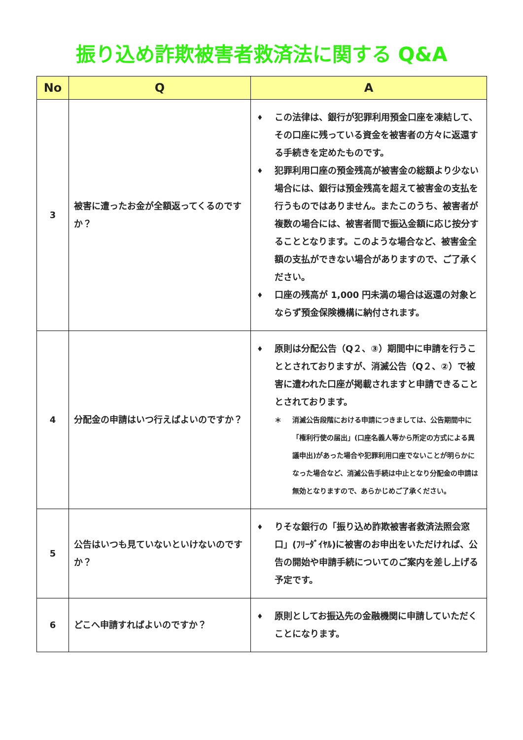振り込め詐欺被害者救済法に関する Q&A
| No | Q | A |
| --- | --- | --- |
| 3 | 被害に遭ったお金が全額返ってくるのですか？ | ♦ この法律は、銀行が犯罪利用預金口座を凍結して、その口座に残っている資金を被害者の方々に返還する手続きを定めたものです。 ♦ 犯罪利用口座の預金残高が被害金の総額より少ない場合には、銀行は預金残高を超えて被害金の支払を行うものではありません。またこのうち、被害者が複数の場合には、被害者間で振込金額に応じ按分することとなります。このような場合など、被害金全額の支払ができない場合がありますので、ご了承ください。 ♦ 口座の残高が 1,000 円未満の場合は返還の対象とならず預金保険機構に納付されます。 |
| 4 | 分配金の申請はいつ行えばよいのですか？ | ♦ 原則は分配公告（Q２、③）期間中に申請を行うこととされておりますが、消滅公告（Q２、②）で被害に遭われた口座が掲載されますと申請できることとされております。 ＊ 消滅公告段階における申請につきましては、公告期間中に「権利行使の届出」(口座名義人等から所定の方式による異議申出)があった場合や犯罪利用口座でないことが明らかになった場合など、消滅公告手続は中止となり分配金の申請は無効となりますので、あらかじめご了承ください。 |
| 5 | 公告はいつも見ていないといけないのですか？ | ♦ りそな銀行の「振り込め詐欺被害者救済法照会窓口」(ﾌﾘｰﾀﾞｲﾔﾙ)に被害のお申出をいただければ、公告の開始や申請手続についてのご案内を差し上げる予定です。 |
| 6 | どこへ申請すればよいのですか？ | ♦ 原則としてお振込先の金融機関に申請していただくことになります。 |